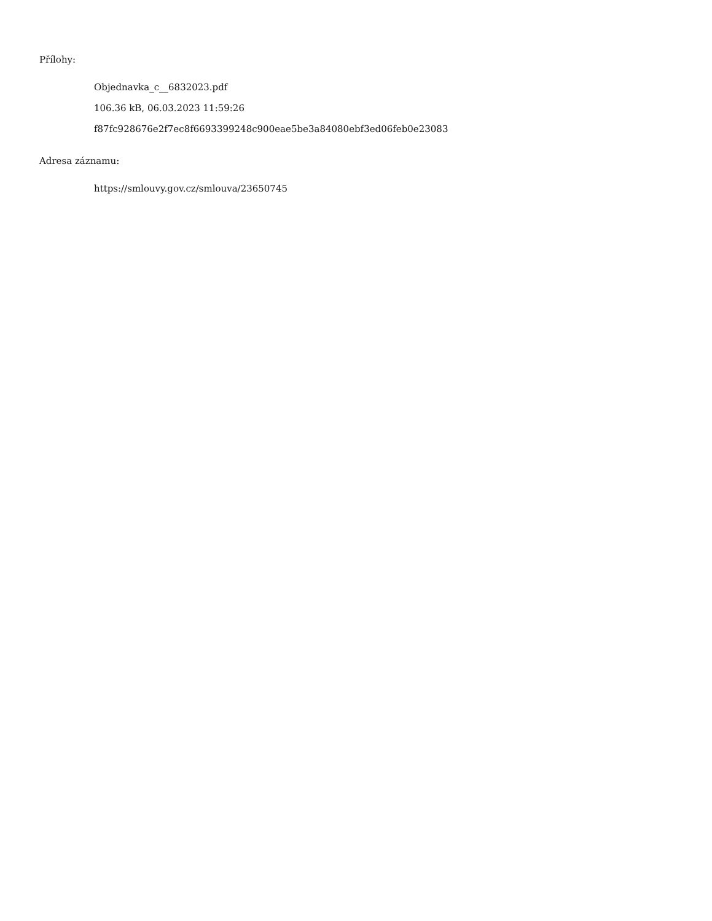Přílohy:
Objednavka_c__6832023.pdf
106.36 kB, 06.03.2023 11:59:26
f87fc928676e2f7ec8f6693399248c900eae5be3a84080ebf3ed06feb0e23083
Adresa záznamu:
https://smlouvy.gov.cz/smlouva/23650745